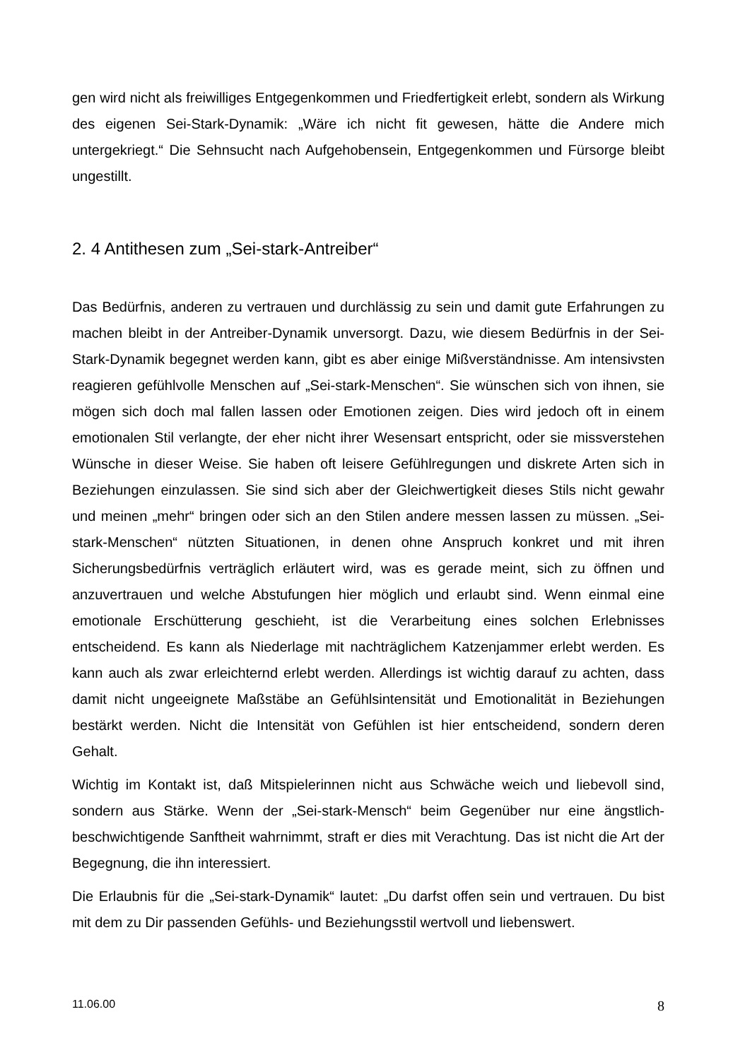gen wird nicht als freiwilliges Entgegenkommen und Friedfertigkeit erlebt, sondern als Wirkung des eigenen Sei-Stark-Dynamik: „Wäre ich nicht fit gewesen, hätte die Andere mich untergekriegt.“ Die Sehnsucht nach Aufgehobensein, Entgegenkommen und Fürsorge bleibt ungestillt.
2. 4 Antithesen zum „Sei-stark-Antreiber“
Das Bedürfnis, anderen zu vertrauen und durchlässig zu sein und damit gute Erfahrungen zu machen bleibt in der Antreiber-Dynamik unversorgt. Dazu, wie diesem Bedürfnis in der Sei-Stark-Dynamik begegnet werden kann, gibt es aber einige Mißverständnisse. Am intensivsten reagieren gefühlvolle Menschen auf „Sei-stark-Menschen“. Sie wünschen sich von ihnen, sie mögen sich doch mal fallen lassen oder Emotionen zeigen. Dies wird jedoch oft in einem emotionalen Stil verlangte, der eher nicht ihrer Wesensart entspricht, oder sie missverstehen Wünsche in dieser Weise. Sie haben oft leisere Gefühlregungen und diskrete Arten sich in Beziehungen einzulassen. Sie sind sich aber der Gleichwertigkeit dieses Stils nicht gewahr und meinen „mehr“ bringen oder sich an den Stilen andere messen lassen zu müssen. „Sei-stark-Menschen“ nützten Situationen, in denen ohne Anspruch konkret und mit ihren Sicherungsbedürfnis verträglich erläutert wird, was es gerade meint, sich zu öffnen und anzuvertrauen und welche Abstufungen hier möglich und erlaubt sind. Wenn einmal eine emotionale Erschütterung geschieht, ist die Verarbeitung eines solchen Erlebnisses entscheidend. Es kann als Niederlage mit nachträglichem Katzenjammer erlebt werden. Es kann auch als zwar erleichternd erlebt werden. Allerdings ist wichtig darauf zu achten, dass damit nicht ungeeignete Maßstäbe an Gefühlsintensität und Emotionalität in Beziehungen bestärkt werden. Nicht die Intensität von Gefühlen ist hier entscheidend, sondern deren Gehalt.
Wichtig im Kontakt ist, daß Mitspielerinnen nicht aus Schwäche weich und liebevoll sind, sondern aus Stärke. Wenn der „Sei-stark-Mensch“ beim Gegenüber nur eine ängstlich-beschwichtigende Sanftheit wahrnimmt, straft er dies mit Verachtung. Das ist nicht die Art der Begegnung, die ihn interessiert.
Die Erlaubnis für die „Sei-stark-Dynamik“ lautet: „Du darfst offen sein und vertrauen. Du bist mit dem zu Dir passenden Gefühls- und Beziehungsstil wertvoll und liebenswert.
11.06.00 8